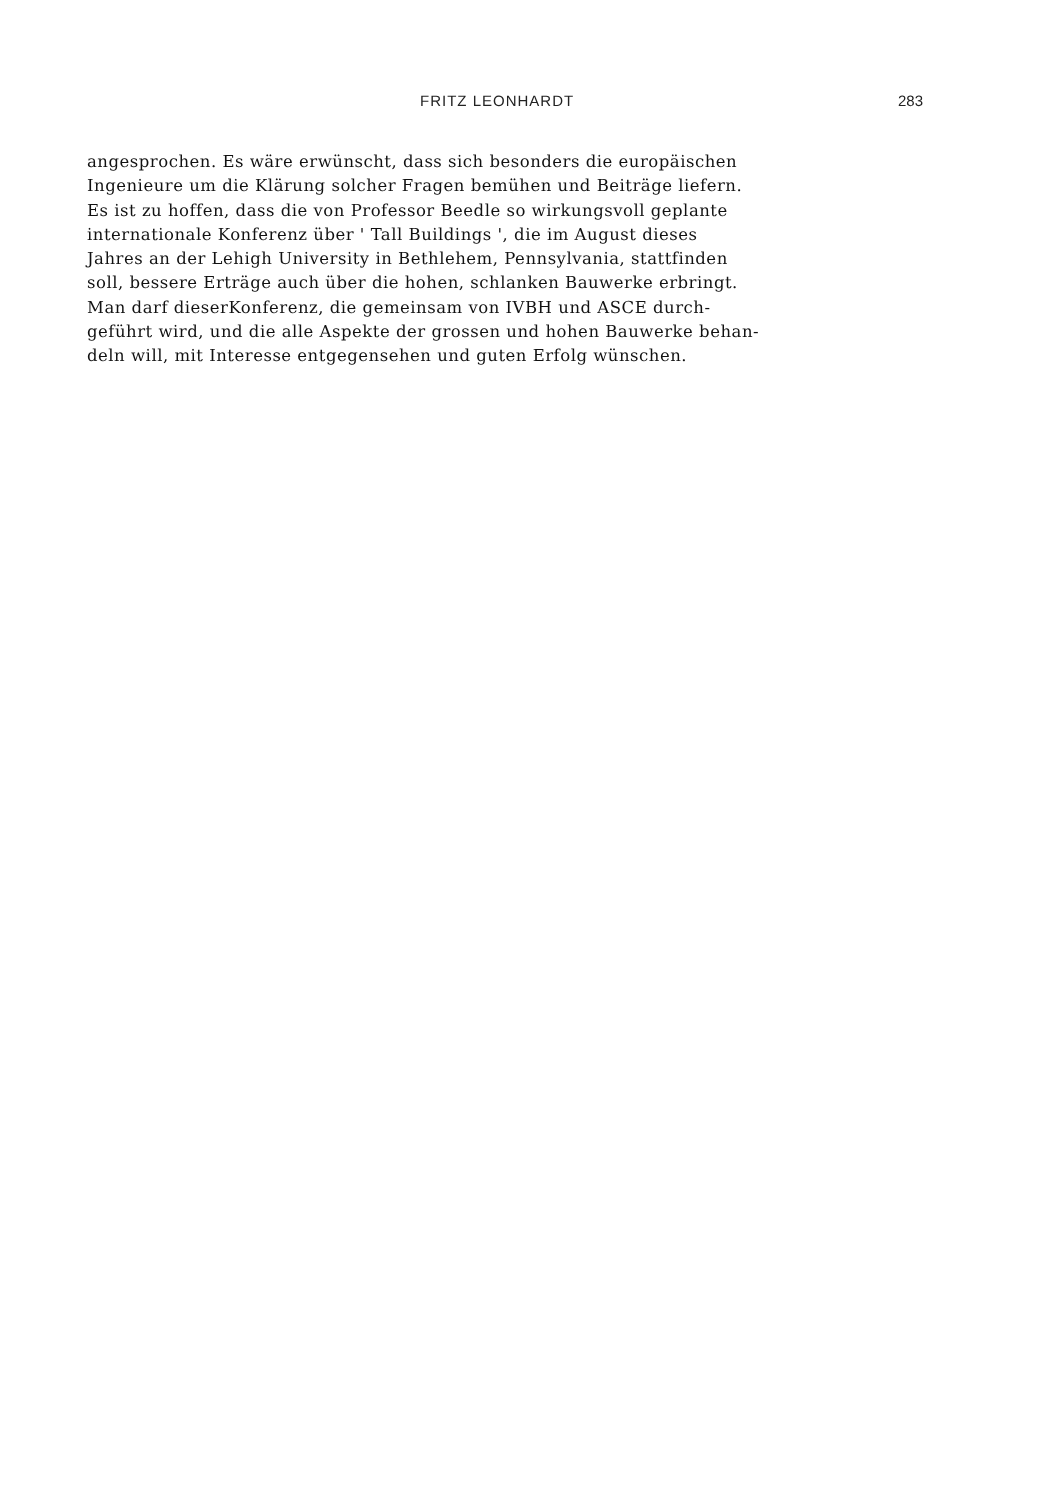FRITZ LEONHARDT 283
angesprochen. Es wäre erwünscht, dass sich besonders die europäischen
Ingenieure um die Klärung solcher Fragen bemühen und Beiträge liefern.
Es ist zu hoffen, dass die von Professor Beedle so wirkungsvoll geplante
internationale Konferenz über ' Tall Buildings ', die im August dieses
Jahres an der Lehigh University in Bethlehem, Pennsylvania, stattfinden
soll, bessere Erträge auch über die hohen, schlanken Bauwerke erbringt.
Man darf dieserKonferenz, die gemeinsam von IVBH und ASCE durch-
geführt wird, und die alle Aspekte der grossen und hohen Bauwerke behan-
deln will, mit Interesse entgegensehen und guten Erfolg wünschen.